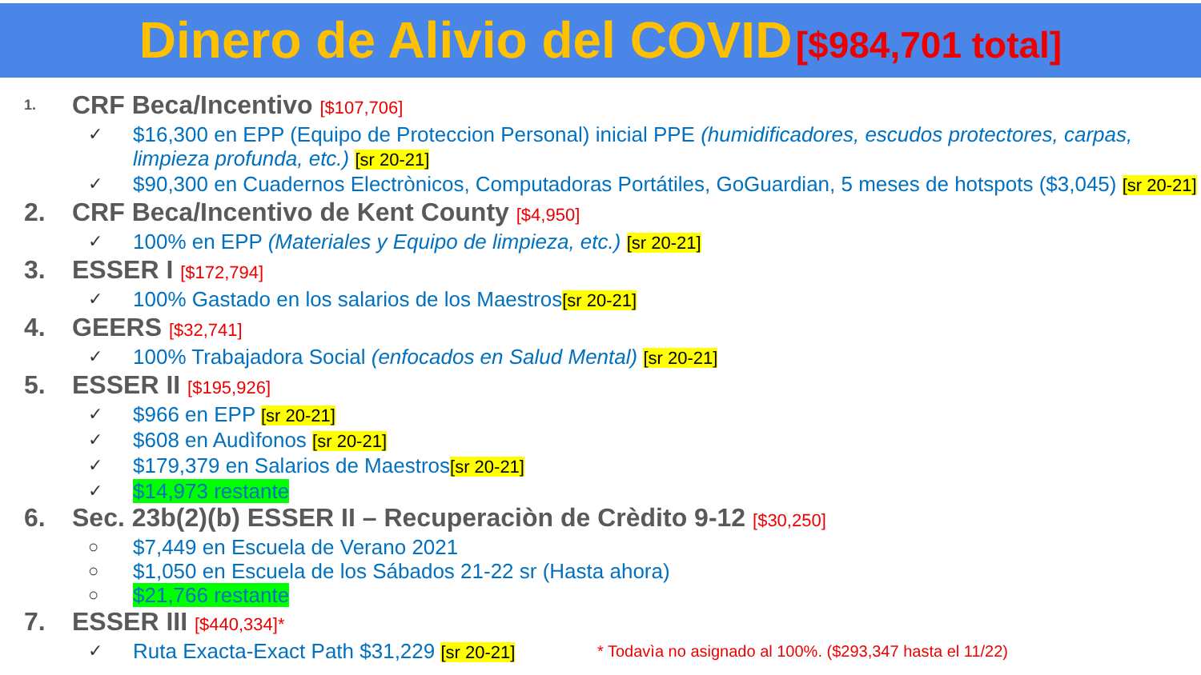Dinero de Alivio del COVID [$984,701 total]
1. CRF Beca/Incentivo [$107,706]
✓ $16,300 en EPP (Equipo de Proteccion Personal) inicial PPE (humidificadores, escudos protectores, carpas, limpieza profunda, etc.) [sr 20-21]
✓ $90,300 en Cuadernos Electrònicos, Computadoras Portátiles, GoGuardian, 5 meses de hotspots ($3,045) [sr 20-21]
2. CRF Beca/Incentivo de Kent County [$4,950]
✓ 100% en EPP (Materiales y Equipo de limpieza, etc.) [sr 20-21]
3. ESSER I [$172,794]
✓ 100% Gastado en los salarios de los Maestros[sr 20-21]
4. GEERS [$32,741]
✓ 100% Trabajadora Social (enfocados en Salud Mental) [sr 20-21]
5. ESSER II [$195,926]
✓ $966 en EPP [sr 20-21]
✓ $608 en Audìfonos [sr 20-21]
✓ $179,379 en Salarios de Maestros[sr 20-21]
✓ $14,973 restante
6. Sec. 23b(2)(b) ESSER II – Recuperaciòn de Crèdito 9-12 [$30,250]
○ $7,449 en Escuela de Verano 2021
○ $1,050 en Escuela de los Sábados 21-22 sr (Hasta ahora)
○ $21,766 restante
7. ESSER III [$440,334]*
✓ Ruta Exacta-Exact Path $31,229 [sr 20-21] * Todavìa no asignado al 100%. ($293,347 hasta el 11/22)